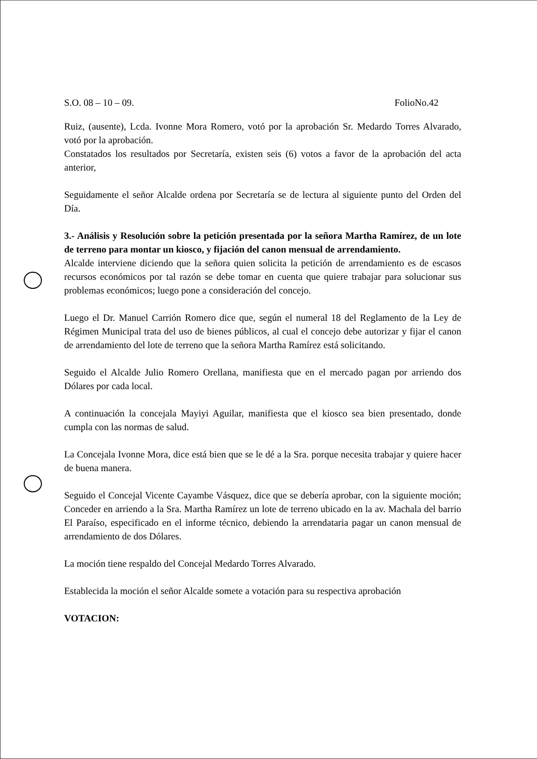S.O. 08 – 10 – 09. FolioNo.42
Ruiz, (ausente), Lcda. Ivonne Mora Romero, votó por la aprobación Sr. Medardo Torres Alvarado, votó por la aprobación.
Constatados los resultados por Secretaría, existen seis (6) votos a favor de la aprobación del acta anterior,
Seguidamente el señor Alcalde ordena por Secretaría se de lectura al siguiente punto del Orden del Día.
3.- Análisis y Resolución sobre la petición presentada por la señora Martha Ramírez, de un lote de terreno para montar un kiosco, y fijación del canon mensual de arrendamiento.
Alcalde interviene diciendo que la señora quien solicita la petición de arrendamiento es de escasos recursos económicos por tal razón se debe tomar en cuenta que quiere trabajar para solucionar sus problemas económicos; luego pone a consideración del concejo.
Luego el Dr. Manuel Carrión Romero dice que, según el numeral 18 del Reglamento de la Ley de Régimen Municipal trata del uso de bienes públicos, al cual el concejo debe autorizar y fijar el canon de arrendamiento del lote de terreno que la señora Martha Ramírez está solicitando.
Seguido el Alcalde Julio Romero Orellana, manifiesta que en el mercado pagan por arriendo dos Dólares por cada local.
A continuación la concejala Mayiyi Aguilar, manifiesta que el kiosco sea bien presentado, donde cumpla con las normas de salud.
La Concejala Ivonne Mora, dice está bien que se le dé a la Sra. porque necesita trabajar y quiere hacer de buena manera.
Seguido el Concejal Vicente Cayambe Vásquez, dice que se debería aprobar, con la siguiente moción; Conceder en arriendo a la Sra. Martha Ramírez un lote de terreno ubicado en la av. Machala del barrio El Paraíso, especificado en el informe técnico, debiendo la arrendataria pagar un canon mensual de arrendamiento de dos Dólares.
La moción tiene respaldo del Concejal Medardo Torres Alvarado.
Establecida la moción el señor Alcalde somete a votación para su respectiva aprobación
VOTACION: